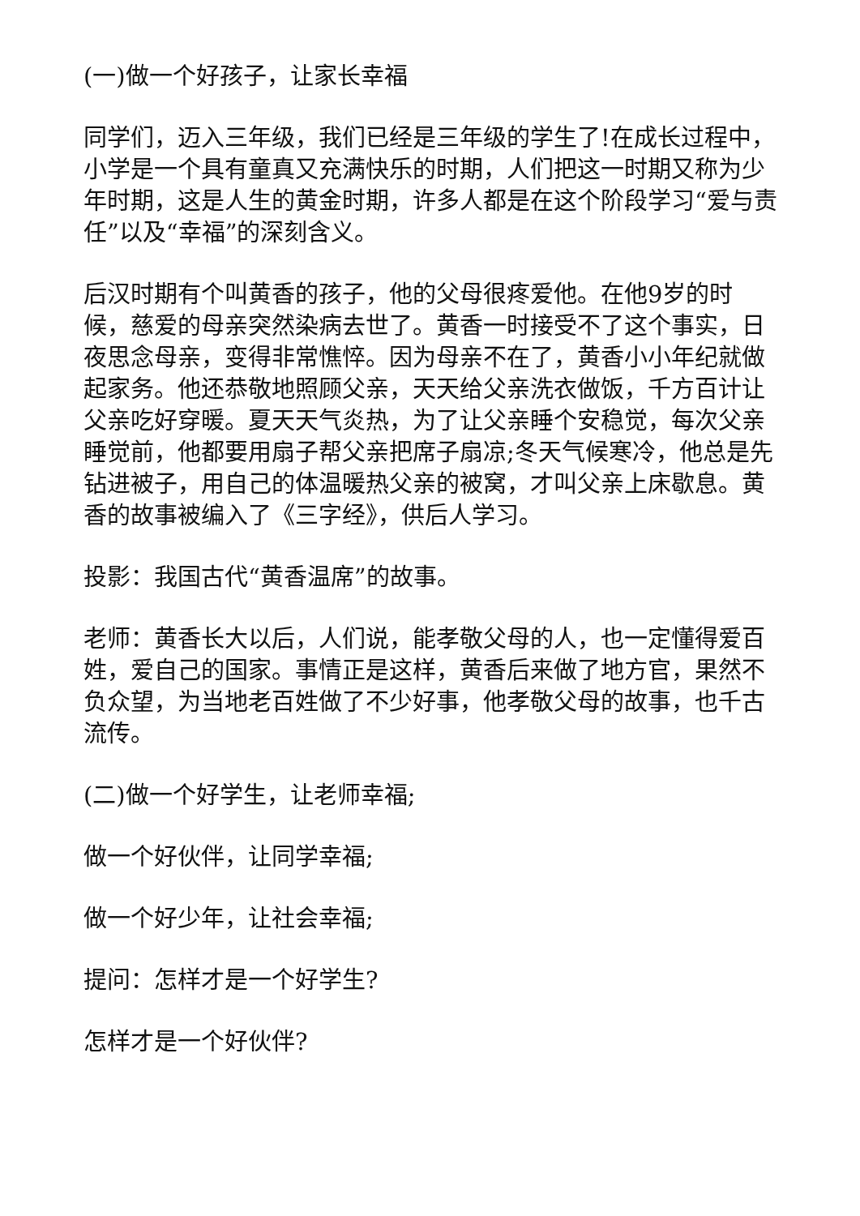(一)做一个好孩子，让家长幸福
同学们，迈入三年级，我们已经是三年级的学生了!在成长过程中，小学是一个具有童真又充满快乐的时期，人们把这一时期又称为少年时期，这是人生的黄金时期，许多人都是在这个阶段学习“爱与责任”以及“幸福”的深刻含义。
后汉时期有个叫黄香的孩子，他的父母很疼爱他。在他9岁的时候，慈爱的母亲突然染病去世了。黄香一时接受不了这个事实，日夜思念母亲，变得非常憔悴。因为母亲不在了，黄香小小年纪就做起家务。他还恭敬地照顾父亲，天天给父亲洗衣做饭，千方百计让父亲吃好穿暖。夏天天气炎热，为了让父亲睡个安稳觉，每次父亲睡觉前，他都要用扇子帮父亲把席子扇凉;冬天气候寒冷，他总是先钻进被子，用自己的体温暖热父亲的被窝，才叫父亲上床歇息。黄香的故事被编入了《三字经》，供后人学习。
投影：我国古代“黄香温席”的故事。
老师：黄香长大以后，人们说，能孝敬父母的人，也一定懂得爱百姓，爱自己的国家。事情正是这样，黄香后来做了地方官，果然不负众望，为当地老百姓做了不少好事，他孝敬父母的故事，也千古流传。
(二)做一个好学生，让老师幸福;
做一个好伙伴，让同学幸福;
做一个好少年，让社会幸福;
提问：怎样才是一个好学生?
怎样才是一个好伙伴?